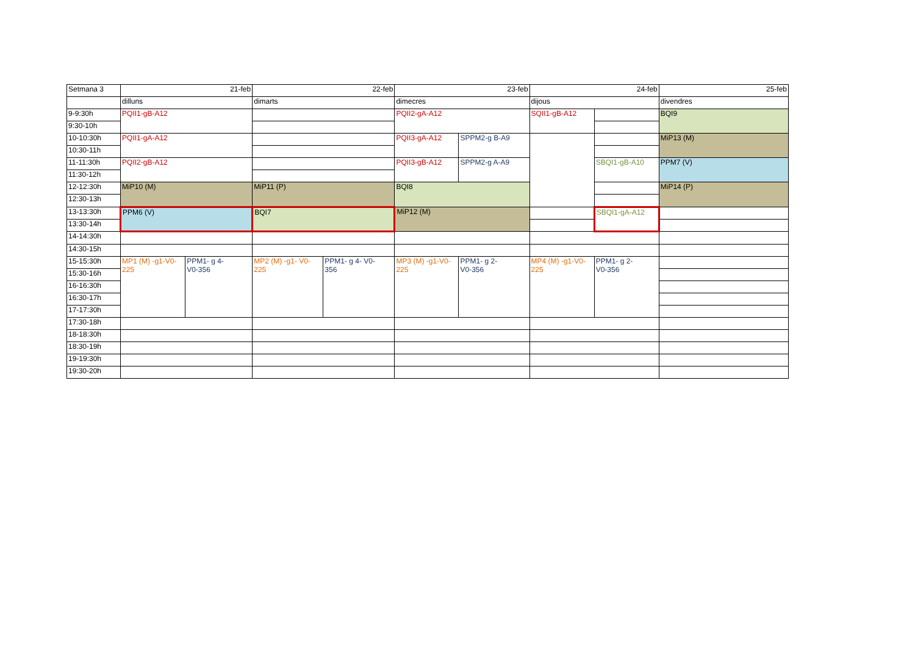| Setmana 3 | 21-feb | | 22-feb | | 23-feb | | 24-feb | | 25-feb |
| | dilluns | | dimarts | | dimecres | | dijous | | divendres |
| 9-9:30h | PQII1-gB-A12 | | | | PQII2-gA-A12 | | SQII1-gB-A12 | | BQI9 |
| 9:30-10h | | | | | | | | | |
| 10-10:30h | PQII1-gA-A12 | | | | PQII3-gA-A12 | SPPM2-g B-A9 | | | MiP13 (M) |
| 10:30-11h | | | | | | | | | |
| 11-11:30h | PQII2-gB-A12 | | | | PQII3-gB-A12 | SPPM2-g A-A9 | | SBQI1-gB-A10 | PPM7 (V) |
| 11:30-12h | | | | | | | | | |
| 12-12:30h | MiP10 (M) | | MiP11 (P) | | BQI8 | | | | MiP14 (P) |
| 12:30-13h | | | | | | | | | |
| 13-13:30h | PPM6 (V) | | BQI7 | | MiP12 (M) | | | SBQI1-gA-A12 | |
| 13:30-14h | | | | | | | | | |
| 14-14:30h | | | | | | | | | |
| 14:30-15h | | | | | | | | | |
| 15-15:30h | MP1 (M) -g1-V0- 225 | PPM1- g 4- V0-356 | MP2 (M) -g1- V0- 225 | PPM1- g 4- V0- 356 | MP3 (M) -g1-V0- 225 | PPM1- g 2- V0-356 | MP4 (M) -g1-V0- 225 | PPM1- g 2- V0-356 | |
| 15:30-16h | | | | | | | | | |
| 16-16:30h | | | | | | | | | |
| 16:30-17h | | | | | | | | | |
| 17-17:30h | | | | | | | | | |
| 17:30-18h | | | | | | | | | |
| 18-18:30h | | | | | | | | | |
| 18:30-19h | | | | | | | | | |
| 19-19:30h | | | | | | | | | |
| 19:30-20h | | | | | | | | | |